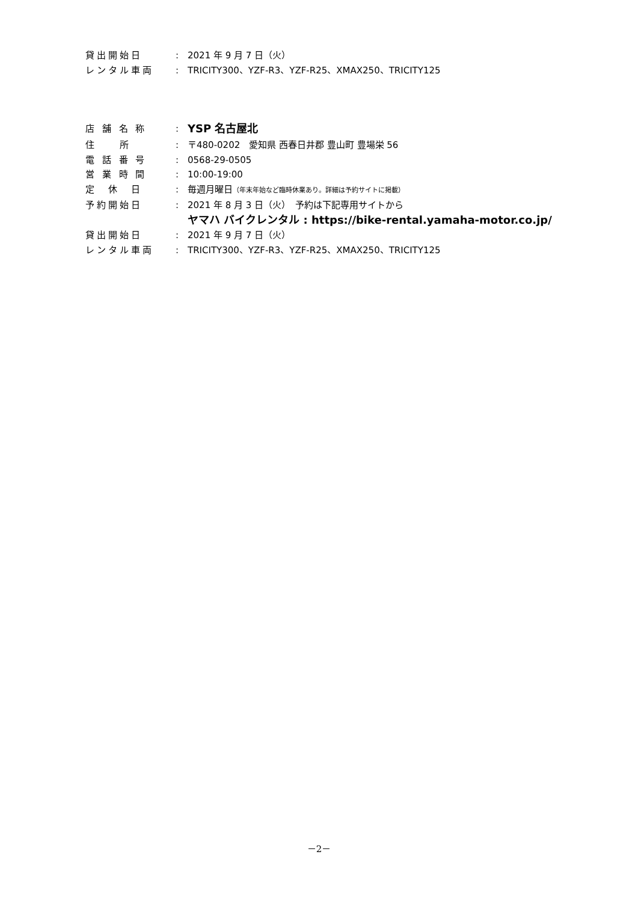貸出開始日 : 2021 年 9 月 7 日（火）
レンタル車両 : TRICITY300、YZF-R3、YZF-R25、XMAX250、TRICITY125
店 舗 名 称 :
YSP 名古屋北
住　　所 : 〒480-0202　愛知県 西春日井郡 豊山町 豊場栄 56
電 話 番 号 : 0568-29-0505
営 業 時 間 : 10:00-19:00
定　休　日 : 毎週月曜日（年末年始など臨時休業あり。詳細は予約サイトに掲載）
予約開始日 : 2021 年 8 月 3 日（火）　予約は下記専用サイトから
ヤマハ バイクレンタル : https://bike-rental.yamaha-motor.co.jp/
貸出開始日 : 2021 年 9 月 7 日（火）
レンタル車両 : TRICITY300、YZF-R3、YZF-R25、XMAX250、TRICITY125
－2－